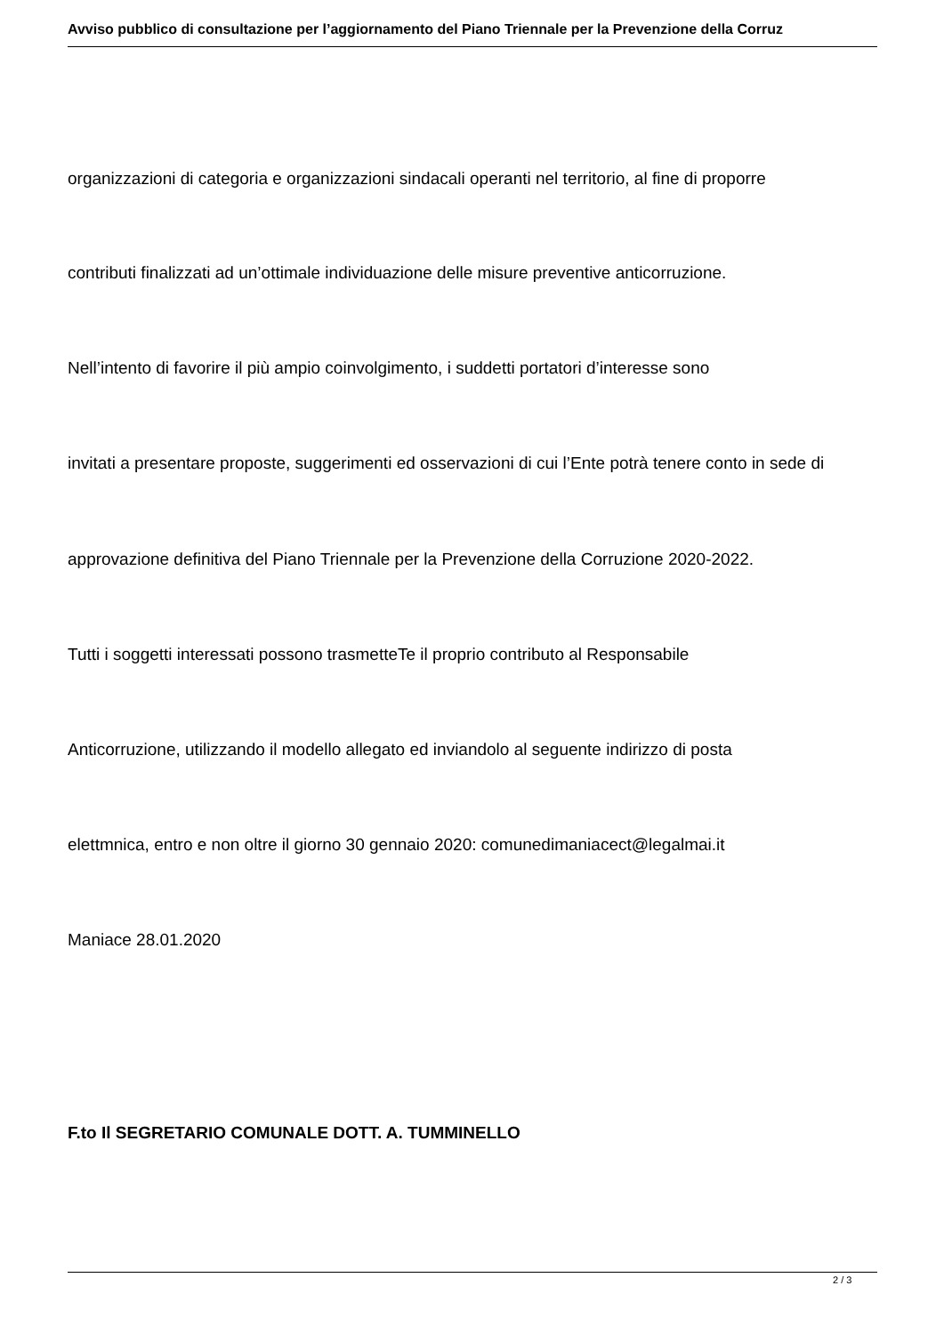Avviso pubblico di consultazione per l’aggiornamento del Piano Triennale per la Prevenzione della Corruz
organizzazioni di categoria e organizzazioni sindacali operanti nel territorio, al fine di proporre
contributi finalizzati ad un’ottimale individuazione delle misure preventive anticorruzione.
Nell’intento di favorire il più ampio coinvolgimento, i suddetti portatori d’interesse sono
invitati a presentare proposte, suggerimenti ed osservazioni di cui l’Ente potrà tenere conto in sede di
approvazione definitiva del Piano Triennale per la Prevenzione della Corruzione 2020-2022.
Tutti i soggetti interessati possono trasmetteTe il proprio contributo al Responsabile
Anticorruzione, utilizzando il modello allegato ed inviandolo al seguente indirizzo di posta
elettmnica, entro e non oltre il giorno 30 gennaio 2020: comunedimaniacect@legalmai.it
Maniace 28.01.2020
F.to Il SEGRETARIO COMUNALE DOTT. A. TUMMINELLO
2 / 3